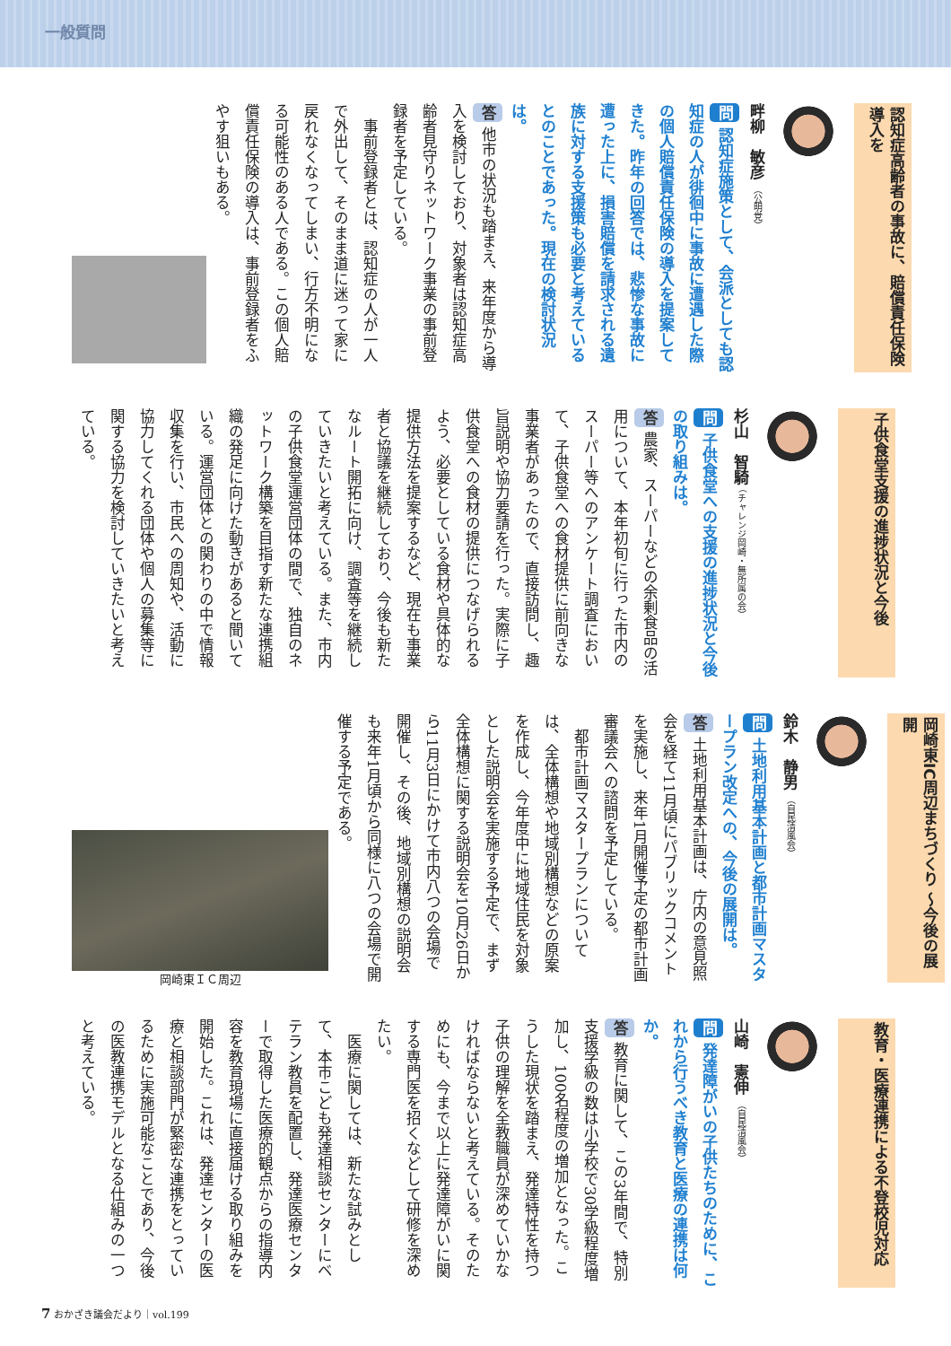一般質問
認知症高齢者の事故に、賠償責任保険導入を
畔柳　敏彦 （公明党）
問 認知症施策として、会派としても認知症の人が徘徊中に事故に遭遇した際の個人賠償責任保険の導入を提案してきた。昨年の回答では、悲惨な事故に遭った上に、損害賠償を請求される遺族に対する支援策も必要と考えているとのことであった。現在の検討状況は。
答 他市の状況も踏まえ、来年度から導入を検討しており、対象者は認知症高齢者見守りネットワーク事業の事前登録者を予定している。
　事前登録者とは、認知症の人が一人で外出して、そのまま道に迷って家に戻れなくなってしまい、行方不明になる可能性のある人である。この個人賠償責任保険の導入は、事前登録者をふやす狙いもある。
子供食堂支援の進捗状況と今後
杉山　智騎 （チャレンジ岡崎・無所属の会）
問 子供食堂への支援の進捗状況と今後の取り組みは。
答 農家、スーパーなどの余剰食品の活用について、本年初旬に行った市内のスーパー等へのアンケート調査において、子供食堂への食材提供に前向きな事業者があったので、直接訪問し、趣旨説明や協力要請を行った。実際に子供食堂への食材の提供につなげられるよう、必要としている食材や具体的な提供方法を提案するなど、現在も事業者と協議を継続しており、今後も新たなルート開拓に向け、調査等を継続していきたいと考えている。また、市内の子供食堂運営団体の間で、独自のネットワーク構築を目指す新たな連携組織の発足に向けた動きがあると聞いている。運営団体との関わりの中で情報収集を行い、市民への周知や、活動に協力してくれる団体や個人の募集等に関する協力を検討していきたいと考えている。
岡崎東IC周辺まちづくり ～今後の展開
鈴木　静男 （自民清風会）
問 土地利用基本計画と都市計画マスタープラン改定への、今後の展開は。
答 土地利用基本計画は、庁内の意見照会を経て11月頃にパブリックコメントを実施し、来年1月開催予定の都市計画審議会への諮問を予定している。
　都市計画マスタープランについては、全体構想や地域別構想などの原案を作成し、今年度中に地域住民を対象とした説明会を実施する予定で、まず全体構想に関する説明会を10月26日から11月3日にかけて市内八つの会場で開催し、その後、地域別構想の説明会も来年1月頃から同様に八つの会場で開催する予定である。
岡崎東ＩＣ周辺
教育・医療連携による不登校児対応
山崎　憲伸 （自民清風会）
問 発達障がいの子供たちのために、これから行うべき教育と医療の連携は何か。
答 教育に関して、この3年間で、特別支援学級の数は小学校で30学級程度増加し、100名程度の増加となった。こうした現状を踏まえ、発達特性を持つ子供の理解を全教職員が深めていかなければならないと考えている。そのためにも、今まで以上に発達障がいに関する専門医を招くなどして研修を深めたい。
　医療に関しては、新たな試みとして、本市こども発達相談センターにベテラン教員を配置し、発達医療センターで取得した医療的観点からの指導内容を教育現場に直接届ける取り組みを開始した。これは、発達センターの医療と相談部門が緊密な連携をとっているために実施可能なことであり、今後の医教連携モデルとなる仕組みの一つと考えている。
7 おかざき議会だより｜vol.199